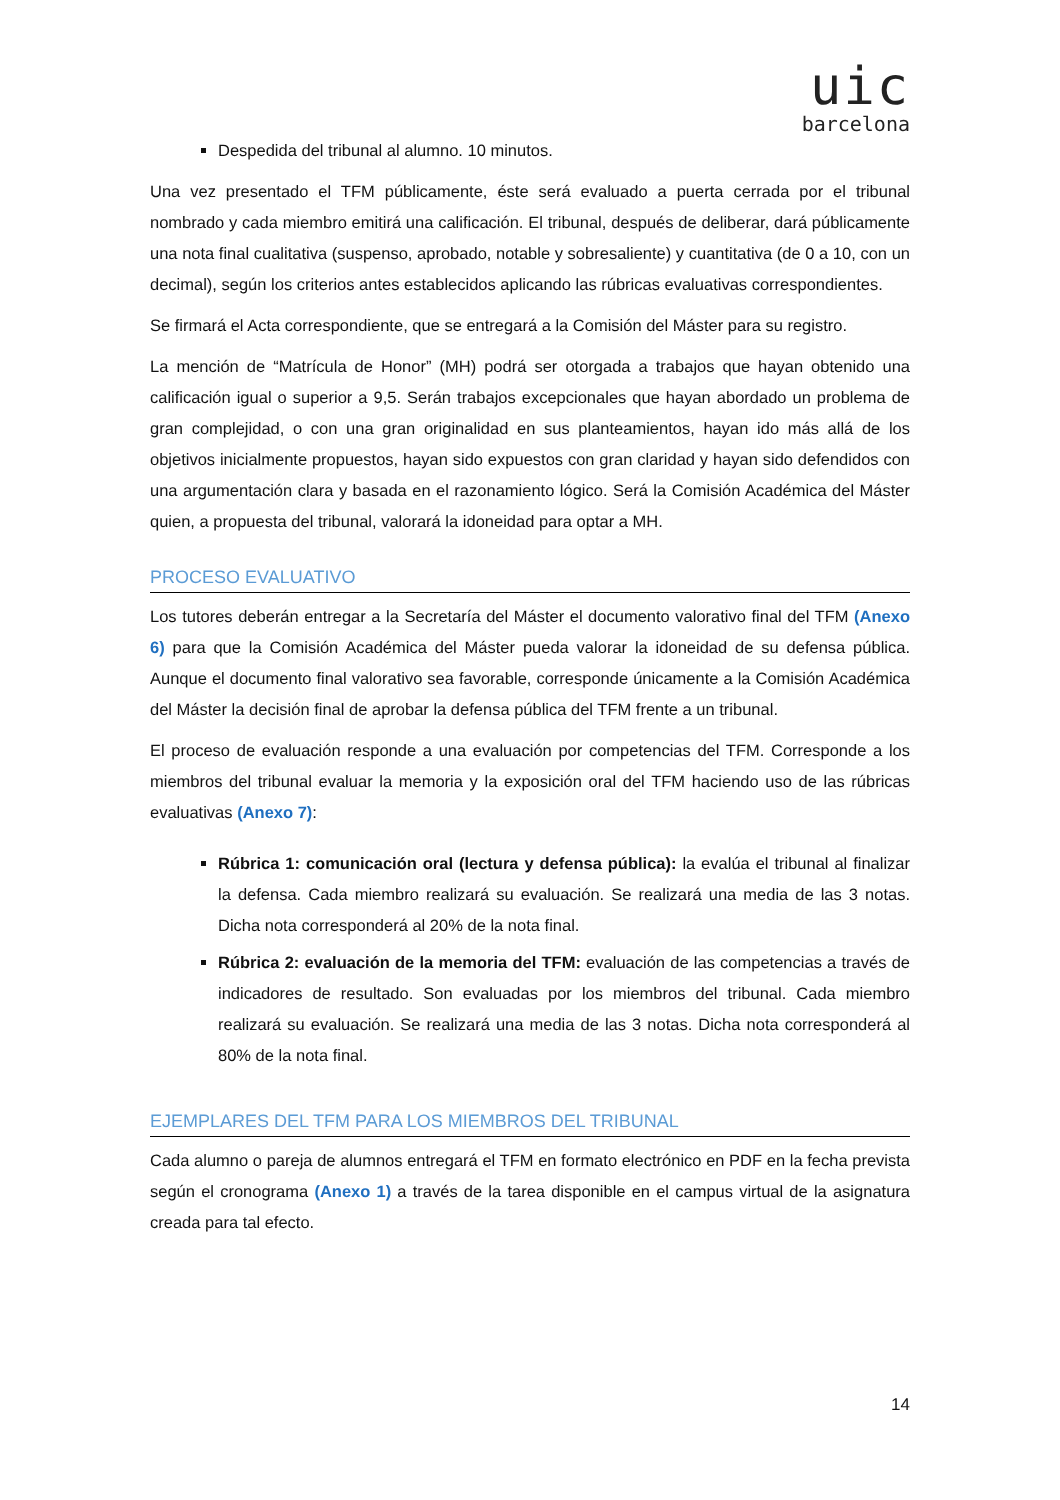uic
barcelona
Despedida del tribunal al alumno. 10 minutos.
Una vez presentado el TFM públicamente, éste será evaluado a puerta cerrada por el tribunal nombrado y cada miembro emitirá una calificación. El tribunal, después de deliberar, dará públicamente una nota final cualitativa (suspenso, aprobado, notable y sobresaliente) y cuantitativa (de 0 a 10, con un decimal), según los criterios antes establecidos aplicando las rúbricas evaluativas correspondientes.
Se firmará el Acta correspondiente, que se entregará a la Comisión del Máster para su registro.
La mención de “Matrícula de Honor” (MH) podrá ser otorgada a trabajos que hayan obtenido una calificación igual o superior a 9,5. Serán trabajos excepcionales que hayan abordado un problema de gran complejidad, o con una gran originalidad en sus planteamientos, hayan ido más allá de los objetivos inicialmente propuestos, hayan sido expuestos con gran claridad y hayan sido defendidos con una argumentación clara y basada en el razonamiento lógico. Será la Comisión Académica del Máster quien, a propuesta del tribunal, valorará la idoneidad para optar a MH.
PROCESO EVALUATIVO
Los tutores deberán entregar a la Secretaría del Máster el documento valorativo final del TFM (Anexo 6) para que la Comisión Académica del Máster pueda valorar la idoneidad de su defensa pública. Aunque el documento final valorativo sea favorable, corresponde únicamente a la Comisión Académica del Máster la decisión final de aprobar la defensa pública del TFM frente a un tribunal.
El proceso de evaluación responde a una evaluación por competencias del TFM. Corresponde a los miembros del tribunal evaluar la memoria y la exposición oral del TFM haciendo uso de las rúbricas evaluativas (Anexo 7):
Rúbrica 1: comunicación oral (lectura y defensa pública): la evalúa el tribunal al finalizar la defensa. Cada miembro realizará su evaluación. Se realizará una media de las 3 notas. Dicha nota corresponderá al 20% de la nota final.
Rúbrica 2: evaluación de la memoria del TFM: evaluación de las competencias a través de indicadores de resultado. Son evaluadas por los miembros del tribunal. Cada miembro realizará su evaluación. Se realizará una media de las 3 notas. Dicha nota corresponderá al 80% de la nota final.
EJEMPLARES DEL TFM PARA LOS MIEMBROS DEL TRIBUNAL
Cada alumno o pareja de alumnos entregará el TFM en formato electrónico en PDF en la fecha prevista según el cronograma (Anexo 1) a través de la tarea disponible en el campus virtual de la asignatura creada para tal efecto.
14